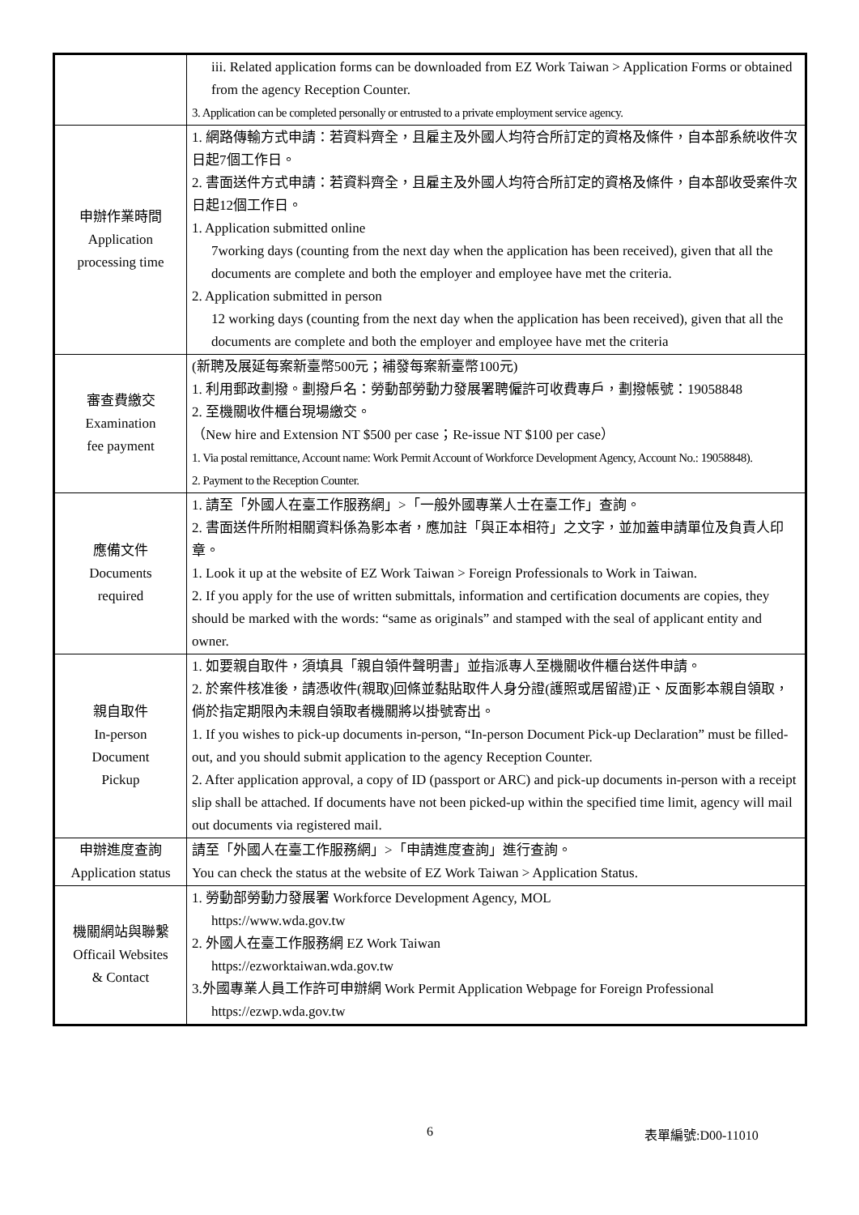| | iii. Related application forms can be downloaded from EZ Work Taiwan > Application Forms or obtained from the agency Reception Counter. 3. Application can be completed personally or entrusted to a private employment service agency. |
| 申辦作業時間 Application processing time | 1. 網路傳輸方式申請：若資料齊全，且雇主及外國人均符合所訂定的資格及條件，自本部系統收件次日起7個工作日。 2. 書面送件方式申請：若資料齊全，且雇主及外國人均符合所訂定的資格及條件，自本部收受案件次日起12個工作日。 1. Application submitted online 7working days (counting from the next day when the application has been received), given that all the documents are complete and both the employer and employee have met the criteria. 2. Application submitted in person 12 working days (counting from the next day when the application has been received), given that all the documents are complete and both the employer and employee have met the criteria |
| 審查費繳交 Examination fee payment | (新聘及展延每案新臺幣500元；補發每案新臺幣100元) 1. 利用郵政劃撥。劃撥戶名：勞動部勞動力發展署聘僱許可收費專戶，劃撥帳號：19058848 2. 至機關收件櫃台現場繳交。 （New hire and Extension NT $500 per case；Re-issue NT $100 per case） 1. Via postal remittance, Account name: Work Permit Account of Workforce Development Agency, Account No.: 19058848). 2. Payment to the Reception Counter. |
| 應備文件 Documents required | 1. 請至「外國人在臺工作服務網」>「一般外國專業人士在臺工作」查詢。 2. 書面送件所附相關資料係為影本者，應加註「與正本相符」之文字，並加蓋申請單位及負責人印章。 1. Look it up at the website of EZ Work Taiwan > Foreign Professionals to Work in Taiwan. 2. If you apply for the use of written submittals, information and certification documents are copies, they should be marked with the words: “same as originals” and stamped with the seal of applicant entity and owner. |
| 親自取件 In-person Document Pickup | 1. 如要親自取件，須填具「親自領件聲明書」並指派專人至機關收件櫃台送件申請。 2. 於案件核准後，請憑收件(親取)回條並黏貼取件人身分證(護照或居留證)正、反面影本親自領取，倘於指定期限內未親自領取者機關將以掛號寄出。 1. If you wishes to pick-up documents in-person, “In-person Document Pick-up Declaration” must be filled-out, and you should submit application to the agency Reception Counter. 2. After application approval, a copy of ID (passport or ARC) and pick-up documents in-person with a receipt slip shall be attached. If documents have not been picked-up within the specified time limit, agency will mail out documents via registered mail. |
| 申辦進度查詢 Application status | 請至「外國人在臺工作服務網」>「申請進度查詢」進行查詢。 You can check the status at the website of EZ Work Taiwan > Application Status. |
| 機關網站與聯繫 Officail Websites & Contact | 1. 勞動部勞動力發展署 Workforce Development Agency, MOL https://www.wda.gov.tw 2. 外國人在臺工作服務網 EZ Work Taiwan https://ezworktaiwan.wda.gov.tw 3.外國專業人員工作許可申辦網 Work Permit Application Webpage for Foreign Professional https://ezwp.wda.gov.tw |
6 表單編號:D00-11010